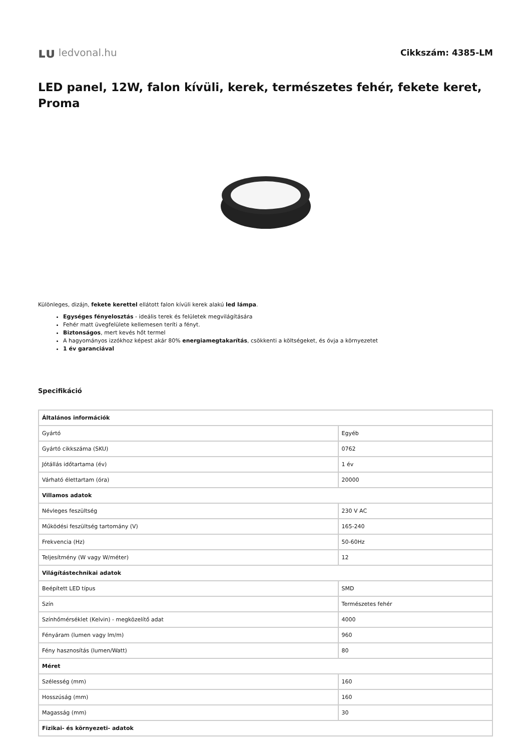ʟᴜ ledvonal.hu
Cikkszám: 4385-LM
LED panel, 12W, falon kívüli, kerek, természetes fehér, fekete keret, Proma
Különleges, dizájn, fekete kerettel ellátott falon kívüli kerek alakú led lámpa.
Egységes fényelosztás - ideális terek és felületek megvilágítására
Fehér matt üvegfelülete kellemesen teríti a fényt.
Biztonságos, mert kevés hőt termel
A hagyományos izzókhoz képest akár 80% energiamegtakarítás, csökkenti a költségeket, és óvja a környezetet
1 év garanciával
Specifikáció
| Általános információk | |
| --- | --- |
| Gyártó | Egyéb |
| Gyártó cikkszáma (SKU) | 0762 |
| Jótállás időtartama (év) | 1 év |
| Várható élettartam (óra) | 20000 |
| Villamos adatok | |
| Névleges feszültség | 230 V AC |
| Működési feszültség tartomány (V) | 165-240 |
| Frekvencia (Hz) | 50-60Hz |
| Teljesítmény (W vagy W/méter) | 12 |
| Világítástechnikai adatok | |
| Beépített LED típus | SMD |
| Szín | Természetes fehér |
| Színhőmérséklet (Kelvin) - megközelítő adat | 4000 |
| Fényáram (lumen vagy lm/m) | 960 |
| Fény hasznosítás (lumen/Watt) | 80 |
| Méret | |
| Szélesség (mm) | 160 |
| Hosszúság (mm) | 160 |
| Magasság (mm) | 30 |
| Fizikai- és környezeti- adatok | |